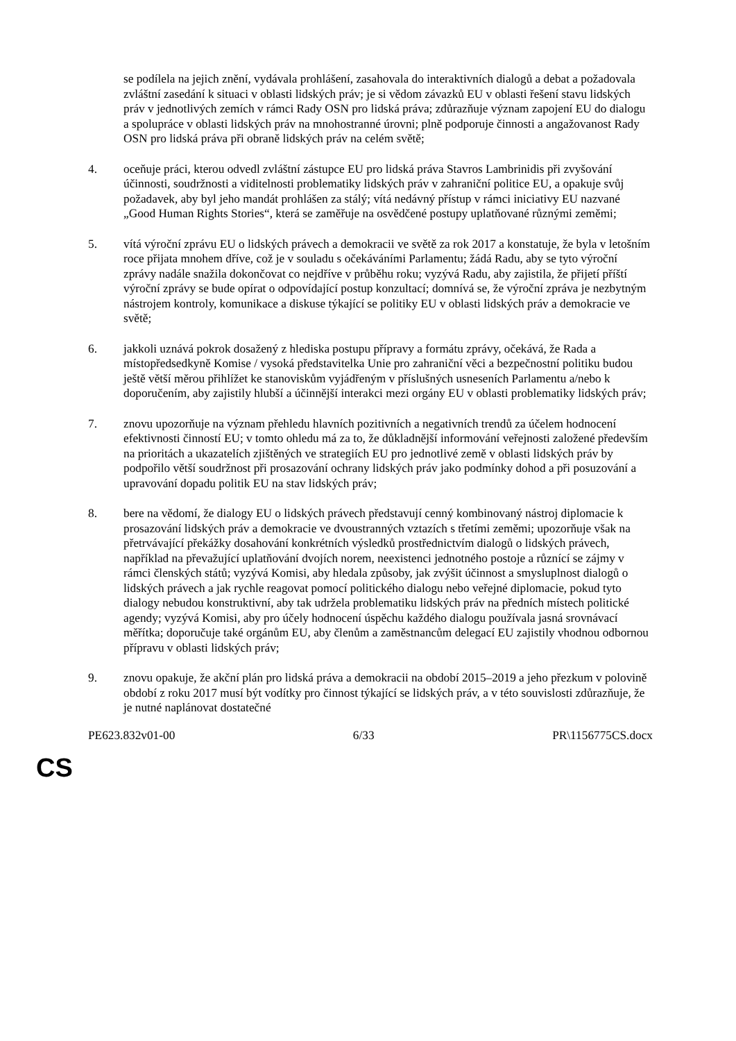se podílela na jejich znění, vydávala prohlášení, zasahovala do interaktivních dialogů a debat a požadovala zvláštní zasedání k situaci v oblasti lidských práv; je si vědom závazků EU v oblasti řešení stavu lidských práv v jednotlivých zemích v rámci Rady OSN pro lidská práva; zdůrazňuje význam zapojení EU do dialogu a spolupráce v oblasti lidských práv na mnohostranné úrovni; plně podporuje činnosti a angažovanost Rady OSN pro lidská práva při obraně lidských práv na celém světě;
4. oceňuje práci, kterou odvedl zvláštní zástupce EU pro lidská práva Stavros Lambrinidis při zvyšování účinnosti, soudržnosti a viditelnosti problematiky lidských práv v zahraniční politice EU, a opakuje svůj požadavek, aby byl jeho mandát prohlášen za stálý; vítá nedávný přístup v rámci iniciativy EU nazvané „Good Human Rights Stories“, která se zaměřuje na osvědčené postupy uplatňované různými zeměmi;
5. vítá výroční zprávu EU o lidských právech a demokracii ve světě za rok 2017 a konstatuje, že byla v letošním roce přijata mnohem dříve, což je v souladu s očekáváními Parlamentu; žádá Radu, aby se tyto výroční zprávy nadále snažila dokončovat co nejdříve v průběhu roku; vyzývá Radu, aby zajistila, že přijetí příští výroční zprávy se bude opírat o odpovídající postup konzultací; domnívá se, že výroční zpráva je nezbytným nástrojem kontroly, komunikace a diskuse týkající se politiky EU v oblasti lidských práv a demokracie ve světě;
6. jakkoli uznává pokrok dosažený z hlediska postupu přípravy a formátu zprávy, očekává, že Rada a místopředsedkyně Komise / vysoká představitelka Unie pro zahraniční věci a bezpečnostní politiku budou ještě větší měrou přihlížet ke stanoviskům vyjádřeným v příslušných usneseních Parlamentu a/nebo k doporučením, aby zajistily hlubší a účinnější interakci mezi orgány EU v oblasti problematiky lidských práv;
7. znovu upozorňuje na význam přehledu hlavních pozitivních a negativních trendů za účelem hodnocení efektivnosti činností EU; v tomto ohledu má za to, že důkladnější informování veřejnosti založené především na prioritách a ukazatelích zjištěných ve strategiích EU pro jednotlivé země v oblasti lidských práv by podpořilo větší soudržnost při prosazování ochrany lidských práv jako podmínky dohod a při posuzování a upravování dopadu politik EU na stav lidských práv;
8. bere na vědomí, že dialogy EU o lidských právech představují cenný kombinovaný nástroj diplomacie k prosazování lidských práv a demokracie ve dvoustranných vztazích s třetími zeměmi; upozorňuje však na přetrvávající překážky dosahování konkrétních výsledků prostřednictvím dialogů o lidských právech, například na převažující uplatňování dvojích norem, neexistenci jednotného postoje a různící se zájmy v rámci členských států; vyzývá Komisi, aby hledala způsoby, jak zvýšit účinnost a smysluplnost dialogů o lidských právech a jak rychle reagovat pomocí politického dialogu nebo veřejné diplomacie, pokud tyto dialogy nebudou konstruktivní, aby tak udržela problematiku lidských práv na předních místech politické agendy; vyzývá Komisi, aby pro účely hodnocení úspěchu každého dialogu používala jasná srovnávací měřítka; doporučuje také orgánům EU, aby členům a zaměstnancům delegací EU zajistily vhodnou odbornou přípravu v oblasti lidských práv;
9. znovu opakuje, že akční plán pro lidská práva a demokracii na období 2015–2019 a jeho přezkum v polovině období z roku 2017 musí být vodítky pro činnost týkající se lidských práv, a v této souvislosti zdůrazňuje, že je nutné naplánovat dostatečné
PE623.832v01-00 6/33 PR\1156775CS.docx
CS